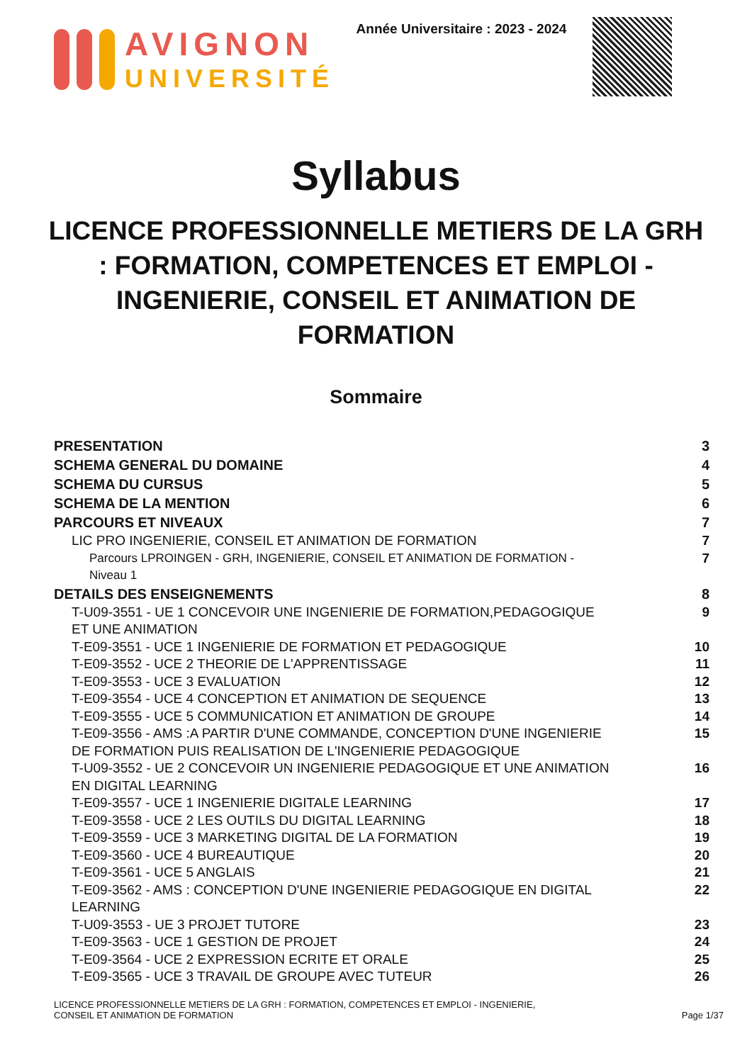AVIGNON
UNIVERSITÉ
Année Universitaire : 2023 - 2024
Syllabus
LICENCE PROFESSIONNELLE METIERS DE LA GRH : FORMATION, COMPETENCES ET EMPLOI - INGENIERIE, CONSEIL ET ANIMATION DE FORMATION
Sommaire
PRESENTATION 3
SCHEMA GENERAL DU DOMAINE 4
SCHEMA DU CURSUS 5
SCHEMA DE LA MENTION 6
PARCOURS ET NIVEAUX 7
LIC PRO INGENIERIE, CONSEIL ET ANIMATION DE FORMATION 7
Parcours LPROINGEN - GRH, INGENIERIE, CONSEIL ET ANIMATION DE FORMATION - Niveau 1 7
DETAILS DES ENSEIGNEMENTS 8
T-U09-3551 - UE 1 CONCEVOIR UNE INGENIERIE DE FORMATION,PEDAGOGIQUE ET UNE ANIMATION 9
T-E09-3551 - UCE 1 INGENIERIE DE FORMATION ET PEDAGOGIQUE 10
T-E09-3552 - UCE 2 THEORIE DE L'APPRENTISSAGE 11
T-E09-3553 - UCE 3 EVALUATION 12
T-E09-3554 - UCE 4 CONCEPTION ET ANIMATION DE SEQUENCE 13
T-E09-3555 - UCE 5 COMMUNICATION ET ANIMATION DE GROUPE 14
T-E09-3556 - AMS :A PARTIR D'UNE COMMANDE, CONCEPTION D'UNE INGENIERIE DE FORMATION PUIS REALISATION DE L'INGENIERIE PEDAGOGIQUE 15
T-U09-3552 - UE 2 CONCEVOIR UN INGENIERIE PEDAGOGIQUE ET UNE ANIMATION EN DIGITAL LEARNING 16
T-E09-3557 - UCE 1 INGENIERIE DIGITALE LEARNING 17
T-E09-3558 - UCE 2 LES OUTILS DU DIGITAL LEARNING 18
T-E09-3559 - UCE 3 MARKETING DIGITAL DE LA FORMATION 19
T-E09-3560 - UCE 4 BUREAUTIQUE 20
T-E09-3561 - UCE 5 ANGLAIS 21
T-E09-3562 - AMS : CONCEPTION D'UNE INGENIERIE PEDAGOGIQUE EN DIGITAL LEARNING 22
T-U09-3553 - UE 3 PROJET TUTORE 23
T-E09-3563 - UCE 1 GESTION DE PROJET 24
T-E09-3564 - UCE 2 EXPRESSION ECRITE ET ORALE 25
T-E09-3565 - UCE 3 TRAVAIL DE GROUPE AVEC TUTEUR 26
LICENCE PROFESSIONNELLE METIERS DE LA GRH : FORMATION, COMPETENCES ET EMPLOI - INGENIERIE, CONSEIL ET ANIMATION DE FORMATION
Page 1/37